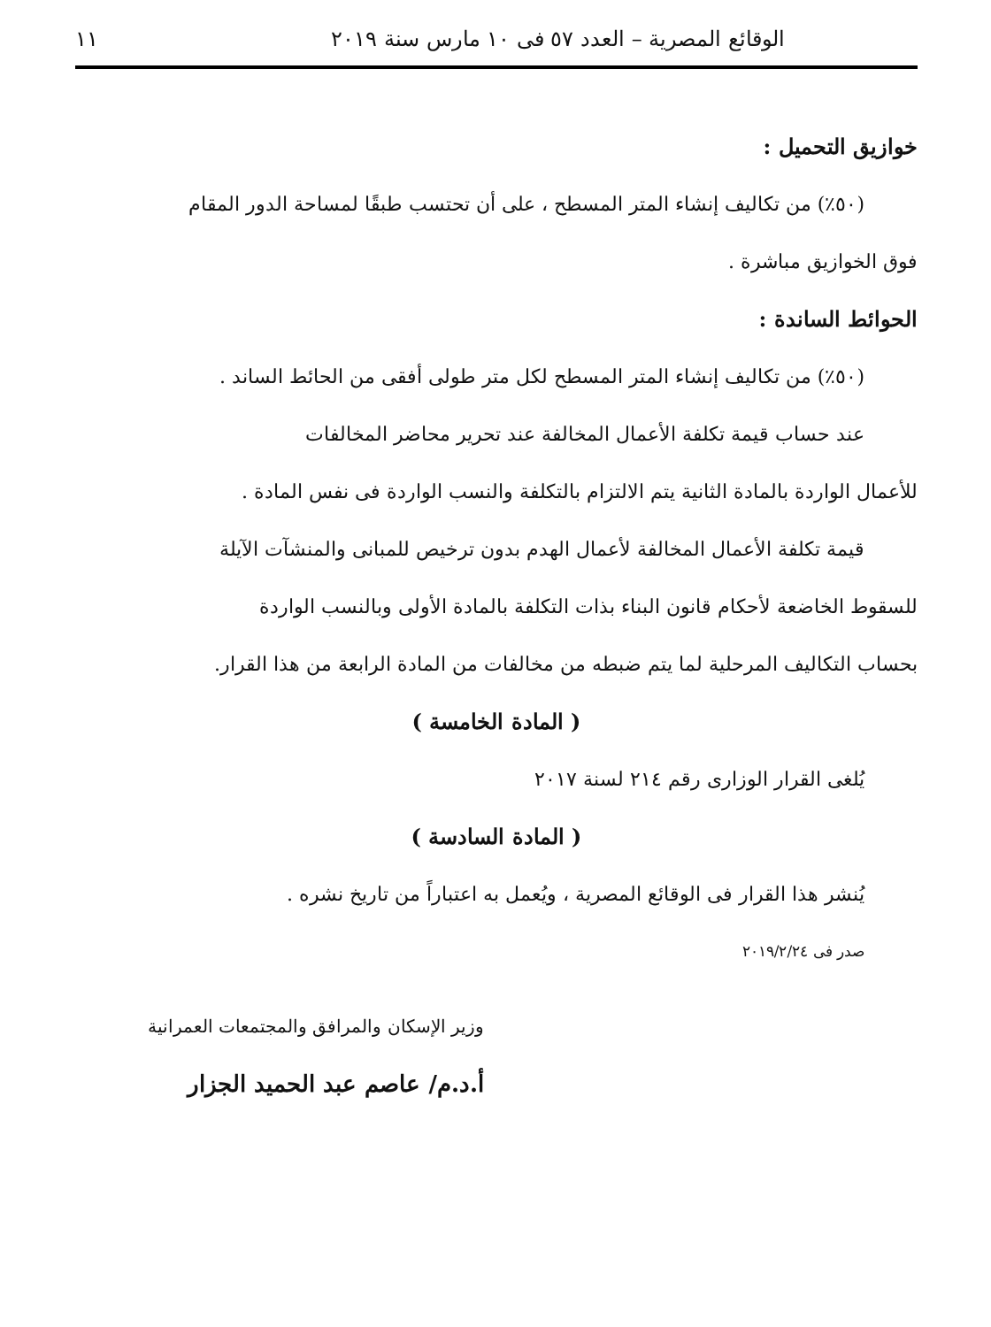الوقائع المصرية – العدد ٥٧ فى ١٠ مارس سنة ٢٠١٩ ١١
خوازيق التحميل :
(٥٠٪) من تكاليف إنشاء المتر المسطح ، على أن تحتسب طبقًا لمساحة الدور المقام
فوق الخوازيق مباشرة .
الحوائط الساندة :
(٥٠٪) من تكاليف إنشاء المتر المسطح لكل متر طولى أفقى من الحائط الساند .
عند حساب قيمة تكلفة الأعمال المخالفة عند تحرير محاضر المخالفات
للأعمال الواردة بالمادة الثانية يتم الالتزام بالتكلفة والنسب الواردة فى نفس المادة .
قيمة تكلفة الأعمال المخالفة لأعمال الهدم بدون ترخيص للمبانى والمنشآت الآيلة
للسقوط الخاضعة لأحكام قانون البناء بذات التكلفة بالمادة الأولى وبالنسب الواردة
بحساب التكاليف المرحلية لما يتم ضبطه من مخالفات من المادة الرابعة من هذا القرار.
( المادة الخامسة )
يُلغى القرار الوزارى رقم ٢١٤ لسنة ٢٠١٧
( المادة السادسة )
يُنشر هذا القرار فى الوقائع المصرية ، ويُعمل به اعتباراً من تاريخ نشره .
صدر فى ٢٠١٩/٢/٢٤
وزير الإسكان والمرافق والمجتمعات العمرانية
أ.د.م/ عاصم عبد الحميد الجزار